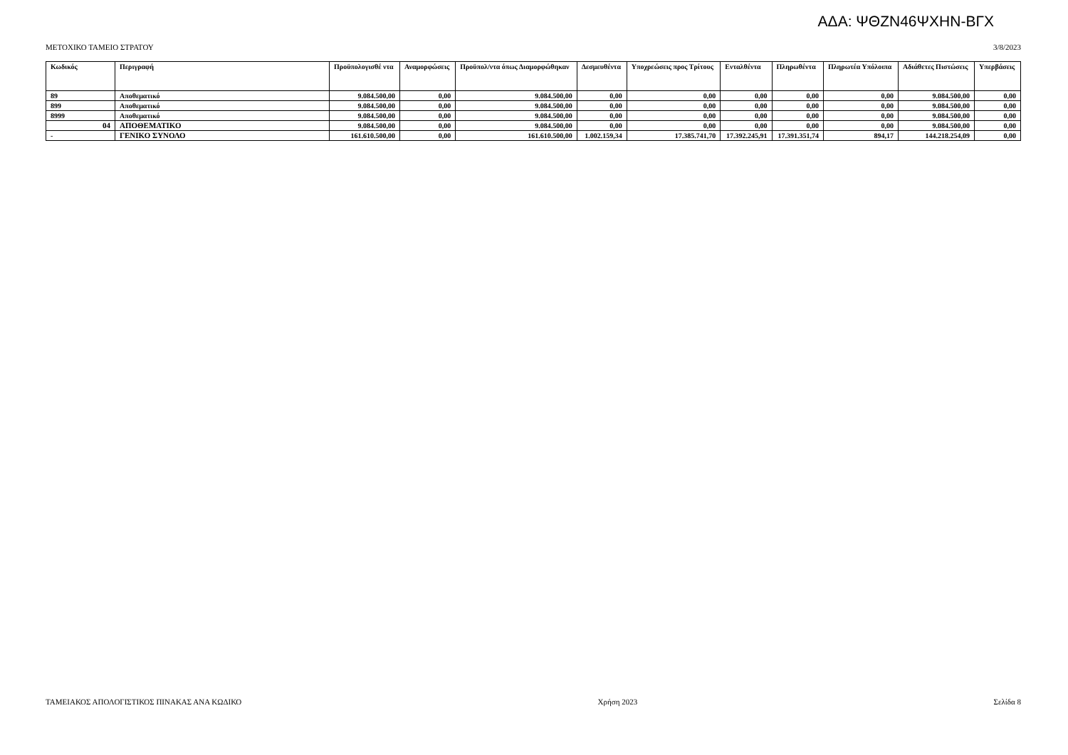ΑΔΑ: ΨΘΖΝ46ΨΧΗΝ-ΒΓΧ
ΜΕΤΟΧΙΚΟ ΤΑΜΕΙΟ ΣΤΡΑΤΟΥ 3/8/2023
| Κωδικός | Περιγραφή | Προϋπολογισθέ ντα | Αναμορφώσεις | Προϋπολ/ντα όπως Διαμορφώθηκαν | Δεσμευθέντα | Υποχρεώσεις προς Τρίτους | Ενταλθέντα | Πληρωθέντα | Πληρωτέα Υπόλοιπα | Αδιάθετες Πιστώσεις | Υπερβάσεις |
| --- | --- | --- | --- | --- | --- | --- | --- | --- | --- | --- | --- |
| 89 | Αποθεματικό | 9.084.500,00 | 0,00 | 9.084.500,00 | 0,00 | 0,00 | 0,00 | 0,00 | 0,00 | 9.084.500,00 | 0,00 |
| 899 | Αποθεματικό | 9.084.500,00 | 0,00 | 9.084.500,00 | 0,00 | 0,00 | 0,00 | 0,00 | 0,00 | 9.084.500,00 | 0,00 |
| 8999 | Αποθεματικό | 9.084.500,00 | 0,00 | 9.084.500,00 | 0,00 | 0,00 | 0,00 | 0,00 | 0,00 | 9.084.500,00 | 0,00 |
| 04 | ΑΠΟΘΕΜΑΤΙΚΟ | 9.084.500,00 | 0,00 | 9.084.500,00 | 0,00 | 0,00 | 0,00 | 0,00 | 0,00 | 9.084.500,00 | 0,00 |
| - | ΓΕΝΙΚΟ ΣΥΝΟΛΟ | 161.610.500,00 | 0,00 | 161.610.500,00 | 1.002.159,34 | 17.385.741,70 | 17.392.245,91 | 17.391.351,74 | 894,17 | 144.218.254,09 | 0,00 |
ΤΑΜΕΙΑΚΟΣ ΑΠΟΛΟΓΙΣΤΙΚΟΣ ΠΙΝΑΚΑΣ ΑΝΑ ΚΩΔΙΚΟ Χρήση 2023 Σελίδα 8